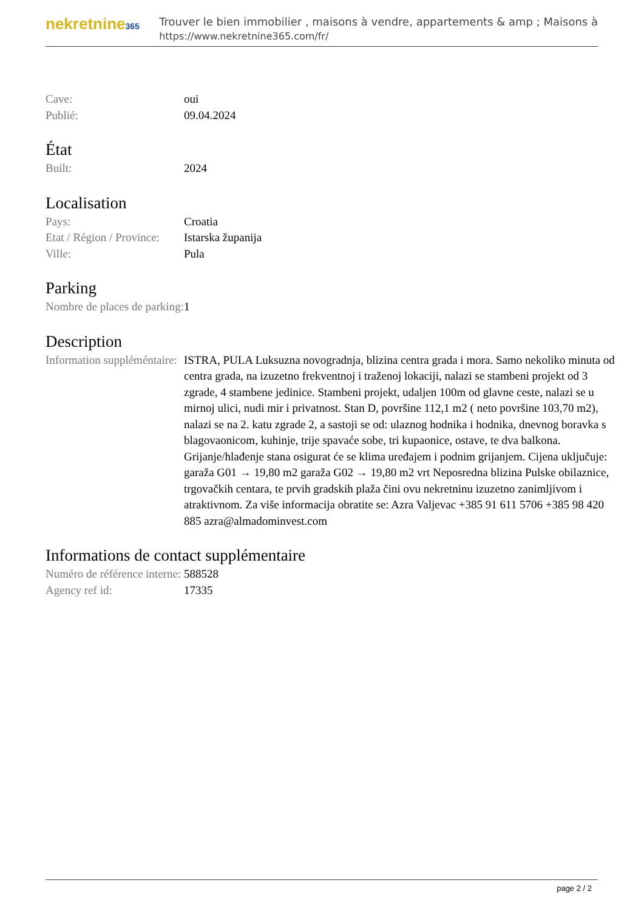nekretnine365
Trouver le bien immobilier , maisons à vendre, appartements & amp ; Maisons à
https://www.nekretnine365.com/fr/
| Cave: | oui |
| Publié: | 09.04.2024 |
État
| Built: | 2024 |
Localisation
| Pays: | Croatia |
| Etat / Région / Province: | Istarska županija |
| Ville: | Pula |
Parking
| Nombre de places de parking: | 1 |
Description
| Information suppléméntaire: | ISTRA, PULA Luksuzna novogradnja, blizina centra grada i mora. Samo nekoliko minuta od centra grada, na izuzetno frekventnoj i traženoj lokaciji, nalazi se stambeni projekt od 3 zgrade, 4 stambene jedinice. Stambeni projekt, udaljen 100m od glavne ceste, nalazi se u mirnoj ulici, nudi mir i privatnost. Stan D, površine 112,1 m2 ( neto površine 103,70 m2), nalazi se na 2. katu zgrade 2, a sastoji se od: ulaznog hodnika i hodnika, dnevnog boravka s blagovaonicom, kuhinje, trije spavaće sobe, tri kupaonice, ostave, te dva balkona. Grijanje/hlađenje stana osigurat će se klima uređajem i podnim grijanjem. Cijena uključuje: garaža G01 → 19,80 m2 garaža G02 → 19,80 m2 vrt Neposredna blizina Pulske obilaznice, trgovačkih centara, te prvih gradskih plaža čini ovu nekretninu izuzetno zanimljivom i atraktivnom. Za više informacija obratite se: Azra Valjevac +385 91 611 5706 +385 98 420 885 azra@almadominvest.com |
Informations de contact supplémentaire
| Numéro de référence interne: | 588528 |
| Agency ref id: | 17335 |
page 2 / 2